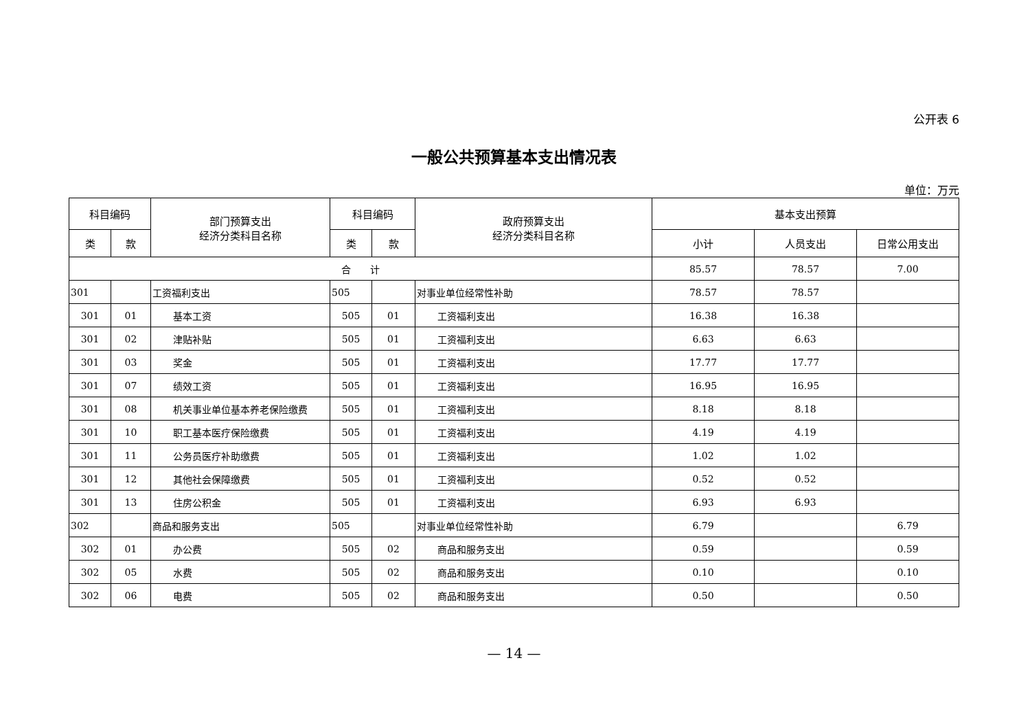公开表 6
一般公共预算基本支出情况表
单位：万元
| 科目编码 | | 部门预算支出 经济分类科目名称 | 科目编码 | | 政府预算支出 经济分类科目名称 | 基本支出预算 | | |
| --- | --- | --- | --- | --- | --- | --- | --- | --- |
| 类 | 款 | | 类 | 款 | | 小计 | 人员支出 | 日常公用支出 |
| 合 计 | | | | | | 85.57 | 78.57 | 7.00 |
| 301 | | 工资福利支出 | 505 | | 对事业单位经常性补助 | 78.57 | 78.57 | |
| 301 | 01 | 基本工资 | 505 | 01 | 工资福利支出 | 16.38 | 16.38 | |
| 301 | 02 | 津贴补贴 | 505 | 01 | 工资福利支出 | 6.63 | 6.63 | |
| 301 | 03 | 奖金 | 505 | 01 | 工资福利支出 | 17.77 | 17.77 | |
| 301 | 07 | 绩效工资 | 505 | 01 | 工资福利支出 | 16.95 | 16.95 | |
| 301 | 08 | 机关事业单位基本养老保险缴费 | 505 | 01 | 工资福利支出 | 8.18 | 8.18 | |
| 301 | 10 | 职工基本医疗保险缴费 | 505 | 01 | 工资福利支出 | 4.19 | 4.19 | |
| 301 | 11 | 公务员医疗补助缴费 | 505 | 01 | 工资福利支出 | 1.02 | 1.02 | |
| 301 | 12 | 其他社会保障缴费 | 505 | 01 | 工资福利支出 | 0.52 | 0.52 | |
| 301 | 13 | 住房公积金 | 505 | 01 | 工资福利支出 | 6.93 | 6.93 | |
| 302 | | 商品和服务支出 | 505 | | 对事业单位经常性补助 | 6.79 | | 6.79 |
| 302 | 01 | 办公费 | 505 | 02 | 商品和服务支出 | 0.59 | | 0.59 |
| 302 | 05 | 水费 | 505 | 02 | 商品和服务支出 | 0.10 | | 0.10 |
| 302 | 06 | 电费 | 505 | 02 | 商品和服务支出 | 0.50 | | 0.50 |
— 14 —